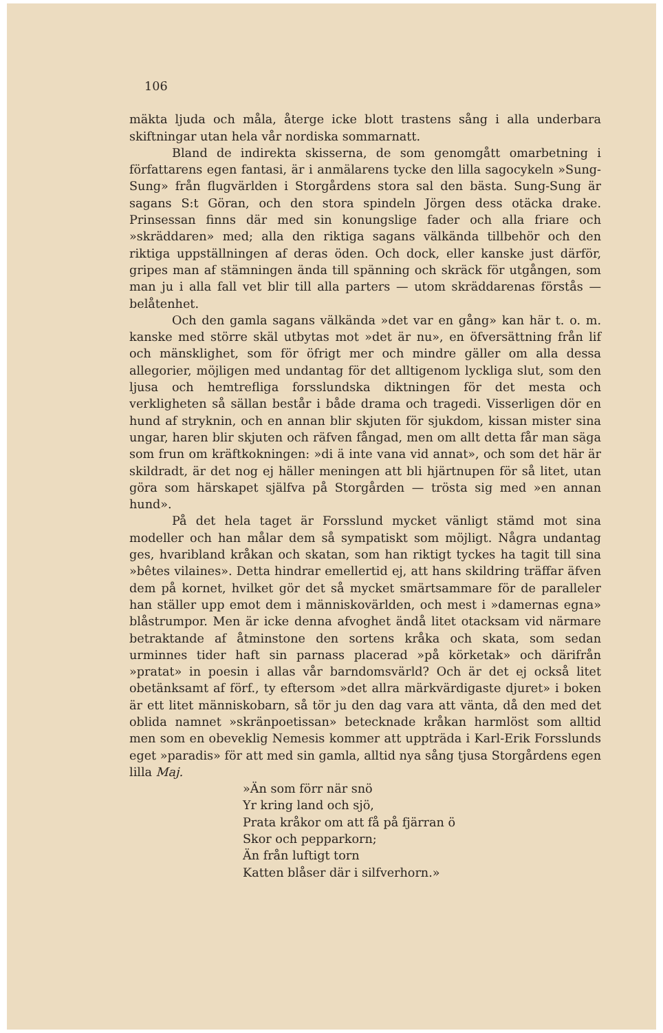106
mäkta ljuda och måla, återge icke blott trastens sång i alla underbara skiftningar utan hela vår nordiska sommarnatt.
Bland de indirekta skisserna, de som genomgått omarbetning i författarens egen fantasi, är i anmälarens tycke den lilla sagocykeln »Sung-Sung» från flugvärlden i Storgårdens stora sal den bästa. Sung-Sung är sagans S:t Göran, och den stora spindeln Jörgen dess otäcka drake. Prinsessan finns där med sin konungslige fader och alla friare och »skräddaren» med; alla den riktiga sagans välkända tillbehör och den riktiga uppställningen af deras öden. Och dock, eller kanske just därför, gripes man af stämningen ända till spänning och skräck för utgången, som man ju i alla fall vet blir till alla parters — utom skräddarenas förstås — belåtenhet.
Och den gamla sagans välkända »det var en gång» kan här t. o. m. kanske med större skäl utbytas mot »det är nu», en öfversättning från lif och mänsklighet, som för öfrigt mer och mindre gäller om alla dessa allegorier, möjligen med undantag för det alltigenom lyckliga slut, som den ljusa och hemtrefliga forsslundska diktningen för det mesta och verkligheten så sällan består i både drama och tragedi. Visserligen dör en hund af stryknin, och en annan blir skjuten för sjukdom, kissan mister sina ungar, haren blir skjuten och räfven fångad, men om allt detta får man säga som frun om kräftkokningen: »di ä inte vana vid annat», och som det här är skildradt, är det nog ej häller meningen att bli hjärtnupen för så litet, utan göra som härskapet själfva på Storgården — trösta sig med »en annan hund».
På det hela taget är Forsslund mycket vänligt stämd mot sina modeller och han målar dem så sympatiskt som möjligt. Några undantag ges, hvaribland kråkan och skatan, som han riktigt tyckes ha tagit till sina »bêtes vilaines». Detta hindrar emellertid ej, att hans skildring träffar äfven dem på kornet, hvilket gör det så mycket smärtsammare för de paralleler han ställer upp emot dem i människovärlden, och mest i »damernas egna» blåstrumpor. Men är icke denna afvoghet ändå litet otacksam vid närmare betraktande af åtminstone den sortens kråka och skata, som sedan urminnes tider haft sin parnass placerad »på körketak» och därifrån »pratat» in poesin i allas vår barndomsvärld? Och är det ej också litet obetänksamt af förf., ty eftersom »det allra märkvärdigaste djuret» i boken är ett litet människobarn, så tör ju den dag vara att vänta, då den med det oblida namnet »skränpoetissan» betecknade kråkan harmlöst som alltid men som en obeveklig Nemesis kommer att uppträda i Karl-Erik Forsslunds eget »paradis» för att med sin gamla, alltid nya sång tjusa Storgårdens egen lilla Maj.
»Än som förr när snö
Yr kring land och sjö,
Prata kråkor om att få på fjärran ö
Skor och pepparkorn;
Än från luftigt torn
Katten blåser där i silfverhorn.»